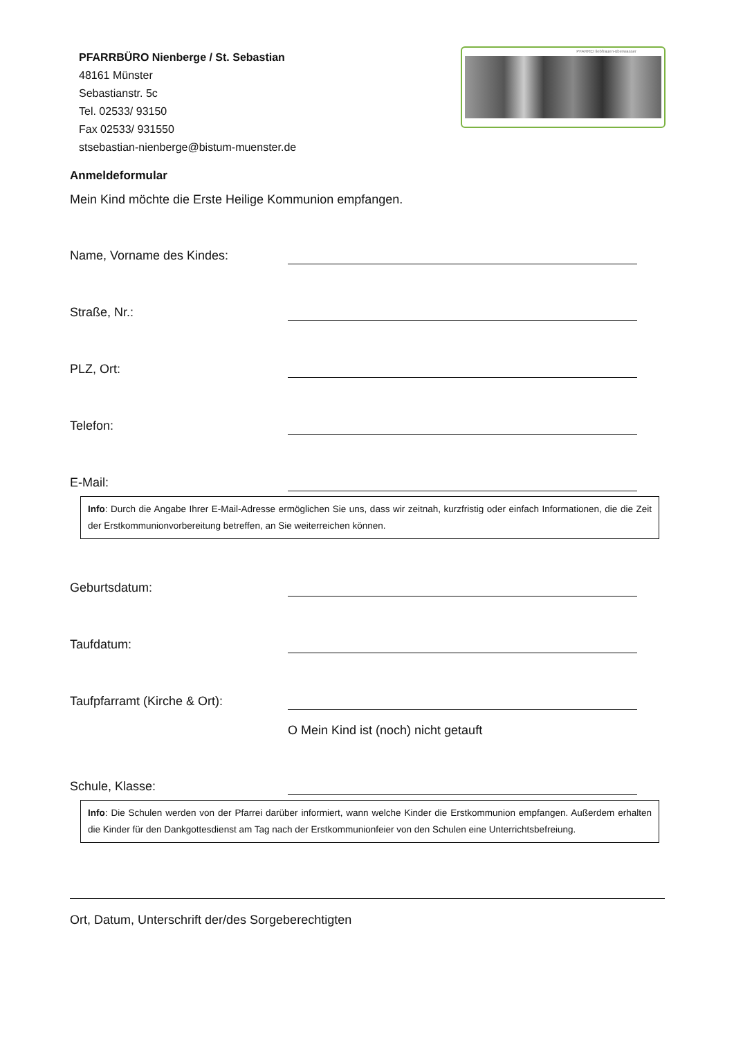PFARRBÜRO Nienberge / St. Sebastian
48161 Münster
Sebastianstr. 5c
Tel. 02533/ 93150
Fax 02533/ 931550
stsebastian-nienberge@bistum-muenster.de
PFARREI liebfrauen-überwasser
Anmeldeformular
Mein Kind möchte die Erste Heilige Kommunion empfangen.
Name, Vorname des Kindes:
Straße, Nr.:
PLZ, Ort:
Telefon:
E-Mail:
Info: Durch die Angabe Ihrer E-Mail-Adresse ermöglichen Sie uns, dass wir zeitnah, kurzfristig oder einfach Informationen, die die Zeit der Erstkommunionvorbereitung betreffen, an Sie weiterreichen können.
Geburtsdatum:
Taufdatum:
Taufpfarramt (Kirche & Ort):
O Mein Kind ist (noch) nicht getauft
Schule, Klasse:
Info: Die Schulen werden von der Pfarrei darüber informiert, wann welche Kinder die Erstkommunion empfangen. Außerdem erhalten die Kinder für den Dankgottesdienst am Tag nach der Erstkommunionfeier von den Schulen eine Unterrichtsbefreiung.
Ort, Datum, Unterschrift der/des Sorgeberechtigten